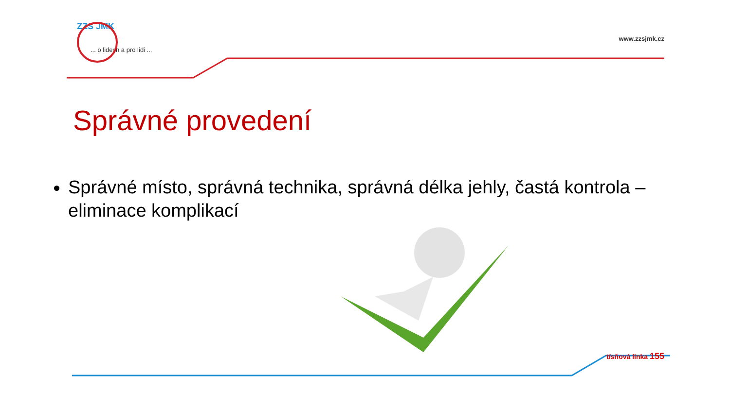ZZS JMK
... o lidech a pro lidi ...
www.zzsjmk.cz
Správné provedení
Správné místo, správná technika, správná délka jehly, častá kontrola – eliminace komplikací
tísňová linka 155